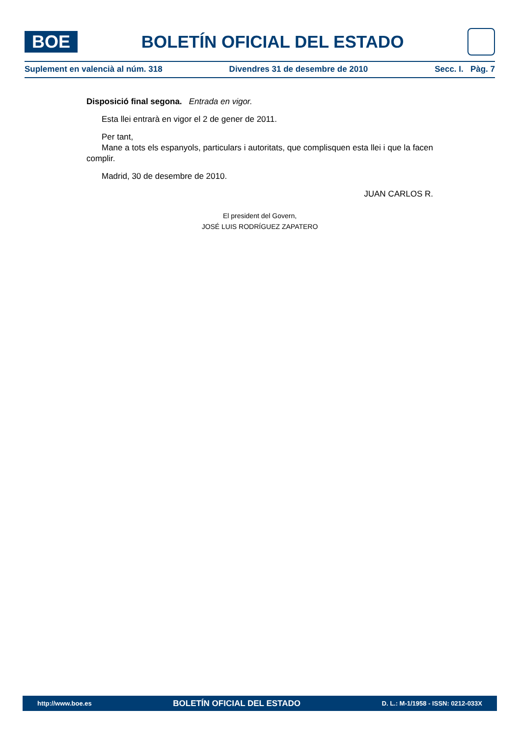BOE
BOLETÍN OFICIAL DEL ESTADO
Suplement en valencià al núm. 318 Divendres 31 de desembre de 2010 Secc. I. Pàg. 7
Disposició final segona. Entrada en vigor.
Esta llei entrarà en vigor el 2 de gener de 2011.
Per tant,
Mane a tots els espanyols, particulars i autoritats, que complisquen esta llei i que la facen complir.
Madrid, 30 de desembre de 2010.
JUAN CARLOS R.
El president del Govern,
JOSÉ LUIS RODRÍGUEZ ZAPATERO
http://www.boe.es BOLETÍN OFICIAL DEL ESTADO D. L.: M-1/1958 - ISSN: 0212-033X